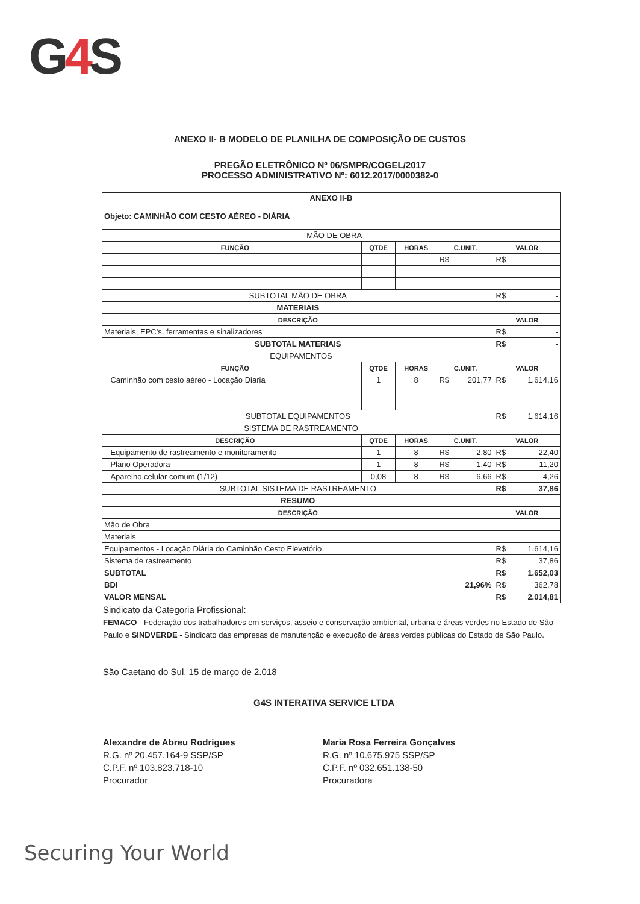G4 S
ANEXO II- B MODELO DE PLANILHA DE COMPOSIÇÃO DE CUSTOS
PREGÃO ELETRÔNICO Nº 06/SMPR/COGEL/2017
PROCESSO ADMINISTRATIVO Nº: 6012.2017/0000382-0
| ANEXO II-B Objeto: CAMINHÃO COM CESTO AÉREO - DIÁRIA | | | | | |
| | MÃO DE OBRA | | | | |
| | FUNÇÃO | QTDE | HORAS | C.UNIT. | VALOR |
| | | | | R$ - | R$ - |
| SUBTOTAL MÃO DE OBRA | | | | | R$ - |
| MATERIAIS | | | | | |
| DESCRIÇÃO | | | | | VALOR |
| Materiais, EPC's, ferramentas e sinalizadores | | | | | R$ - |
| SUBTOTAL MATERIAIS | | | | | R$ - |
| | EQUIPAMENTOS | | | | |
| | FUNÇÃO | QTDE | HORAS | C.UNIT. | VALOR |
| | Caminhão com cesto aéreo - Locação Diaria | 1 | 8 | R$ 201,77 | R$ 1.614,16 |
| SUBTOTAL EQUIPAMENTOS | | | | | R$ 1.614,16 |
| | SISTEMA DE RASTREAMENTO | | | | |
| | DESCRIÇÃO | QTDE | HORAS | C.UNIT. | VALOR |
| | Equipamento de rastreamento e monitoramento | 1 | 8 | R$ 2,80 | R$ 22,40 |
| | Plano Operadora | 1 | 8 | R$ 1,40 | R$ 11,20 |
| | Aparelho celular comum (1/12) | 0,08 | 8 | R$ 6,66 | R$ 4,26 |
| SUBTOTAL SISTEMA DE RASTREAMENTO | | | | | R$ 37,86 |
| RESUMO | | | | | |
| DESCRIÇÃO | | | | | VALOR |
| Mão de Obra | | | | | |
| Materiais | | | | | |
| Equipamentos - Locação Diária do Caminhão Cesto Elevatório | | | | | R$ 1.614,16 |
| Sistema de rastreamento | | | | | R$ 37,86 |
| SUBTOTAL | | | | | R$ 1.652,03 |
| BDI | | | | 21,96% | R$ 362,78 |
| VALOR MENSAL | | | | | R$ 2.014,81 |
Sindicato da Categoria Profissional:
FEMACO - Federação dos trabalhadores em serviços, asseio e conservação ambiental, urbana e áreas verdes no Estado de São Paulo e SINDVERDE - Sindicato das empresas de manutenção e execução de áreas verdes públicas do Estado de São Paulo.
São Caetano do Sul, 15 de março de 2.018
G4S INTERATIVA SERVICE LTDA
Alexandre de Abreu Rodrigues
R.G. nº 20.457.164-9 SSP/SP
C.P.F. nº 103.823.718-10
Procurador
Maria Rosa Ferreira Gonçalves
R.G. nº 10.675.975 SSP/SP
C.P.F. nº 032.651.138-50
Procuradora
Securing Your World